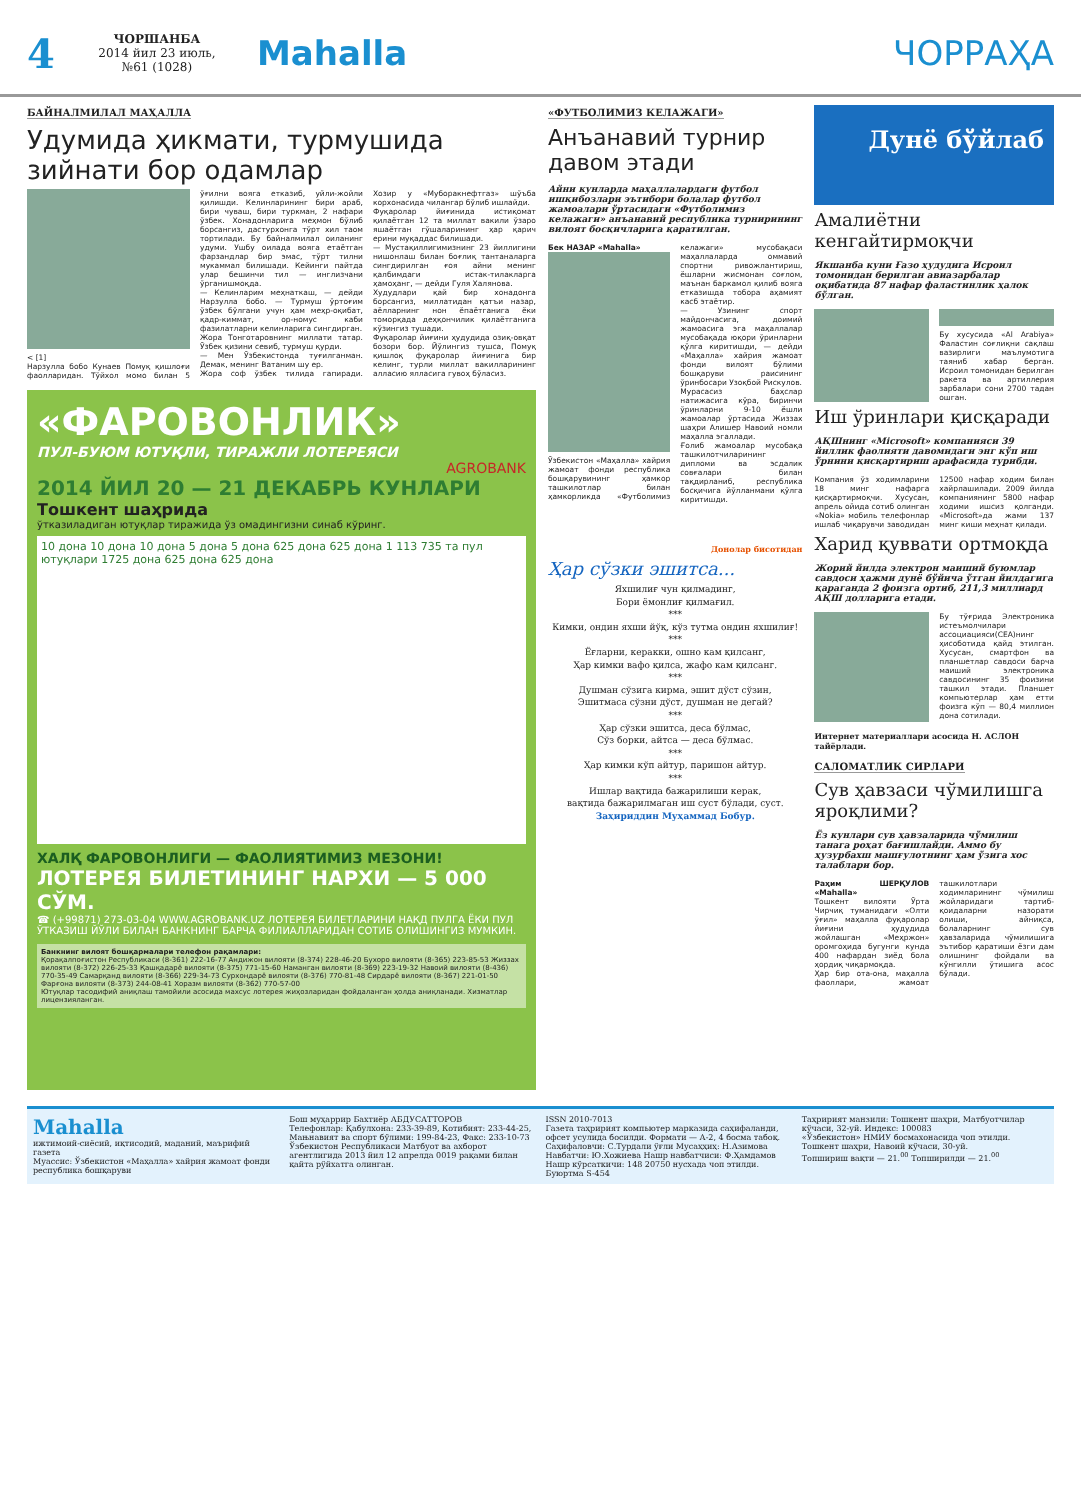4
ЧОРШАНБА
2014 йил 23 июль,
№61 (1028)
Mahalla ЧОРРАҲА
БАЙНАЛМИЛАЛ МАҲАЛЛА
Удумида ҳикмати, турмушида зийнати бор одамлар
< [1]
Нарзулла бобо Кунаев Помуқ қишлоғи фаоллари­дан. Тўйхол момо билан 5 ўғилни вояга етказиб, уйли-жойли қилишди. Келинларининг бири араб, бири чуваш, бири туркман, 2 нафари ўзбек. Хонадонларига меҳмон бўлиб борсангиз, дастурхонга тўрт хил таом тортилади. Бу байналмилал оиланинг удуми. Ушбу оилада вояга етаётган фарзандлар бир эмас, тўрт тилни мукаммал билишади. Кейинги пайтда улар бешинчи тил — инглизчани ўрганишмоқда.
— Келинларим меҳнаткаш, — дейди Нарзулла бобо. — Турмуш ўртоғим ўзбек бўлгани учун ҳам меҳр-оқибат, қадр-киммат, ор-номус каби фазилатларни келинларига сингдирган.
Жора Тонготаровнинг миллати татар. Ўзбек қизини севиб, турмуш қурди.
— Мен Ўзбекистонда туғилганман. Демак, менинг Ватаним шу ер.
Жора соф ўзбек тилида гапиради. Хозир у «Муборакнефтгаз» шўъба корхонасида чилангар бўлиб ишлайди.
Фуқаролар йиғинида истиқомат қилаётган 12 та миллат вакили ўзаро яшаётган гўшаларининг ҳар қарич ерини муқаддас билишади.
— Мустақиллигимизнинг 23 йиллигини нишонлаш билан боғлиқ тантаналарга сингдирилган ғоя айни менинг қалбимдаги истак-тилакларга ҳамоҳанг, — дейди Гуля Халянова.
Худудлари қай бир хонадонга борсангиз, миллатидан қатъи назар, аёлларнинг нон ёпаётганига ёки томорқада деҳқончилик қилаётганига кўзингиз тушади.
Фуқаролар йиғини ҳудудида озиқ-овқат бозори бор. Йўлингиз тушса, Помуқ қишлоқ фуқаролар йиғинига бир келинг, турли миллат вакилларининг аллаcию ялласига гувоҳ бўласиз.
«ФАРОВОНЛИК»
ПУЛ-БУЮМ ЮТУҚЛИ, ТИРАЖЛИ ЛОТЕРЕЯСИ
AGROBANK
2014 ЙИЛ 20 — 21 ДЕКАБРЬ КУНЛАРИ
Тошкент шаҳрида
ўтказиладиган ютуқлар тиражида ўз омадингизни синаб кўринг.
10 дона 10 дона 10 дона 5 дона 5 дона 625 дона 625 дона 1 113 735 та пул ютуқлари 1725 дона 625 дона 625 дона
ХАЛҚ ФАРОВОНЛИГИ — ФАОЛИЯТИМИЗ МЕЗОНИ!
ЛОТЕРЕЯ БИЛЕТИНИНГ НАРХИ — 5 000 СЎМ.
☎ (+99871) 273-03-04 WWW.AGROBANK.UZ ЛОТЕРЕЯ БИЛЕТЛАРИНИ НАҚД ПУЛГА ЁКИ ПУЛ ЎТКАЗИШ ЙЎЛИ БИЛАН БАНКНИНГ БАРЧА ФИЛИАЛЛАРИДАН СОТИБ ОЛИШИНГИЗ МУМКИН.
Банкнинг вилоят бошқармалари телефон рақамлари:
Қорақалпоғистон Республикаси (8-361) 222-16-77 Андижон вилояти (8-374) 228-46-20 Бухоро вилояти (8-365) 223-85-53 Жиззах вилояти (8-372) 226-25-33 Қашқадарё вилояти (8-375) 771-15-60 Наманган вилояти (8-369) 223-19-32 Навоий вилояти (8-436) 770-35-49 Самарқанд вилояти (8-366) 229-34-73 Сурхондарё вилояти (8-376) 770-81-48 Сирдарё вилояти (8-367) 221-01-50 Фарғона вилояти (8-373) 244-08-41 Хоразм вилояти (8-362) 770-57-00
Ютуқлар тасодифий аниқлаш тамойили асосида махсус лотерея жиҳозларидан фойдаланган ҳолда аниқланади. Хизматлар лицензияланган.
«ФУТБОЛИМИЗ КЕЛАЖАГИ»
Анъанавий турнир давом этади
Айни кунларда маҳаллалардаги футбол ишқибозлари эътибори болалар футбол жамоалари ўртасидаги «Футболимиз келажаги» анъанавий республика турнирининг вилоят босқичларига қаратилган.
Бек НАЗАР «Mahalla»
Ўзбекистон «Маҳалла» хайрия жамоат фонди республика бошқарувининг ҳамкор ташкилотлар билан ҳамкорликда «Футболимиз келажаги» мусобақаси маҳаллаларда оммавий спортни ривожлантириш, ёшларни жисмонан соғлом, маънан баркамол қилиб вояга етказишда тобора аҳамият касб этаётир.
— Узининг спорт майдончасига, доимий жамоасига эга маҳаллалар мусобақада юқори ўринларни қўлга киритишди, — дейди «Маҳалла» хайрия жамоат фонди вилоят бўлими бошқаруви раисининг ўринбосари Узоқбой Рискулов.
Мурасасиз баҳслар натижасига кўра, биринчи ўринларни 9-10 ёшли жамоалар ўртасида Жиззах шаҳри Алишер Навоий номли маҳалла эгаллади.
Ғолиб жамоалар мусобақа ташкилотчиларининг дипломи ва эсдалик совғалари билан тақдирланиб, республика босқичига йўлланмани қўлга киритишди.
Донолар бисотидан
Ҳар сўзки эшитса...
Яхшилиғ чун қилмадинг,
Бори ёмонлиғ қилмағил.
***
Кимки, ондин яхши йўқ, кўз тутма ондин яхшилиғ!
***
Ёғларни, керакки, ошно кам қилсанг,
Ҳар кимки вафо қилса, жафо кам қилсанг.
***
Душман сўзига кирма, эшит дўст сўзин,
Эшитмаса сўзни дўст, душман не дегай?
***
Ҳар сўзки эшитса, деса бўлмас,
Сўз борки, айтса — деса бўлмас.
***
Ҳар кимки кўп айтур, паришон айтур.
***
Ишлар вақтида бажарилиши керак,
вақтида бажарилмаган иш суст бўлади, суст.
Заҳириддин Муҳаммад Бобур.
Дунё бўйлаб
Амалиётни кенгайтирмоқчи
Якшанба куни Ғазо ҳудудига Исроил томонидан берилган авиазарбалар оқибатида 87 нафар фаластинлик ҳалок бўлган.
Бу хусусида «Al Arabiya» Фаластин соғлиқни сақлаш вазирлиги маълумотига таяниб хабар берган. Исроил томонидан берилган ракета ва артиллерия зарбалари сони 2700 тадан ошган.
Иш ўринлари қисқаради
АҚШнинг «Microsoft» компанияси 39 йиллик фаолияти давомидаги энг кўп иш ўрнини қисқартириш арафасида турибди.
Компания ўз ходимларини 18 минг нафарга қисқартирмоқчи. Хусусан, апрель ойида сотиб олинган «Nokia» мобиль телефонлар ишлаб чиқарувчи заводидан 12500 нафар ходим билан хайрлашилади. 2009 йилда компания­нинг 5800 нафар ходими ишсиз қолганди. «Microsoft»да жами 137 минг киши меҳнат қилади.
Харид қуввати ортмоқда
Жорий йилда электрон маиший буюмлар савдоси ҳажми дунё бўйича ўтган йилдагига қараганда 2 фоизга ортиб, 211,3 миллиард АҚШ долларига етади.
Бу тўғрида Электроника истеъмолчилари ассоциацияси(CEA)нинг ҳисоботида қайд этилган. Хусусан, смартфон ва планшетлар савдоси барча маиший электроника савдосининг 35 фоизини ташкил этади. Планшет компьютерлар ҳам етти фоизга кўп — 80,4 миллион дона сотилади.
Интернет материаллари асосида Н. АСЛОН тайёрлади.
САЛОМАТЛИК СИРЛАРИ
Сув ҳавзаси чўмилишга яроқлими?
Ёз кунлари сув ҳавзаларида чўмилиш танага роҳат бағишлайди. Аммо бу ҳузурбахш машғулотнинг ҳам ўзига хос талаблари бор.
Раҳим ШЕРҚУЛОВ «Mahalla»
Тошкент вилояти Ўрта Чирчиқ туманидаги «Олти ўғил» маҳалла фуқаролар йиғини ҳудудида жойлашган «Меҳржон» оромгоҳида бугунги кунда 400 нафардан зиёд бола ҳордиқ чиқармоқда.
Ҳар бир ота-она, маҳалла фаоллари, жамоат ташкилотлари ходимларининг чўмилиш жойларидаги тартиб-қоидаларни назорати олиши, айниқса, болаларнинг сув ҳавзаларида чўмилишига эътибор қаратиши ёзги дам олишнинг фойдали ва кўнгилли ўтишига асос бўлади.
Mahalla
ижтимоий-сиёсий, иқтисодий, маданий, маърифий газета
Муассис: Ўзбекистон «Маҳалла» хайрия жамоат фонди республика бошқаруви
Бош муҳаррир Бахтиёр АБДУСАТТОРОВ
Телефонлар: Қабулхона: 233-39-89, Котибият: 233-44-25, Мањнавият ва спорт бўлими: 199-84-23, Факс: 233-10-73
Ўзбекистон Республикаси Матбуот ва ахборот агентлигида 2013 йил 12 апрелда 0019 рақами билан қайта рўйхатга олинган.
ISSN 2010-7013
Газета таҳририят компьютер марказида саҳифаланди, офсет усулида босилди. Формати — А-2, 4 босма табоқ.
Саҳифаловчи: С.Турдали ўғли Мусаҳҳиҳ: Н.Азимова Навбатчи: Ю.Хожиева Нашр навбатчиси: Ф.Ҳамдамов
Нашр кўрсаткичи: 148 20750 нусхада чоп этилди. Буюртма S-454
Таҳририят манзили: Тошкент шаҳри, Матбуотчилар кўчаси, 32-уй. Индекс: 100083
«Ўзбекистон» НМИУ босмахонасида чоп этилди. Тошкент шаҳри, Навоий кўчаси, 30-уй.
Топшириш вақти — 21.<sup>00</sup> Топширилди — 21.<sup>00</sup>